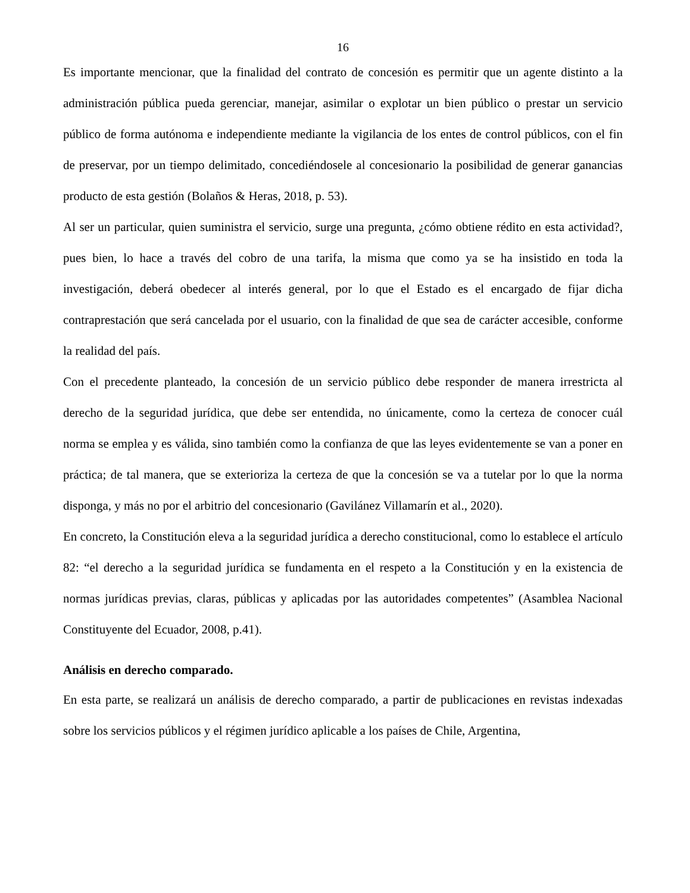16
Es importante mencionar, que la finalidad del contrato de concesión es permitir que un agente distinto a la administración pública pueda gerenciar, manejar, asimilar o explotar un bien público o prestar un servicio público de forma autónoma e independiente mediante la vigilancia de los entes de control públicos, con el fin de preservar, por un tiempo delimitado, concediéndosele al concesionario la posibilidad de generar ganancias producto de esta gestión (Bolaños & Heras, 2018, p. 53).
Al ser un particular, quien suministra el servicio, surge una pregunta, ¿cómo obtiene rédito en esta actividad?, pues bien, lo hace a través del cobro de una tarifa, la misma que como ya se ha insistido en toda la investigación, deberá obedecer al interés general, por lo que el Estado es el encargado de fijar dicha contraprestación que será cancelada por el usuario, con la finalidad de que sea de carácter accesible, conforme la realidad del país.
Con el precedente planteado, la concesión de un servicio público debe responder de manera irrestricta al derecho de la seguridad jurídica, que debe ser entendida, no únicamente, como la certeza de conocer cuál norma se emplea y es válida, sino también como la confianza de que las leyes evidentemente se van a poner en práctica; de tal manera, que se exterioriza la certeza de que la concesión se va a tutelar por lo que la norma disponga, y más no por el arbitrio del concesionario (Gavilánez Villamarín et al., 2020).
En concreto, la Constitución eleva a la seguridad jurídica a derecho constitucional, como lo establece el artículo 82: “el derecho a la seguridad jurídica se fundamenta en el respeto a la Constitución y en la existencia de normas jurídicas previas, claras, públicas y aplicadas por las autoridades competentes” (Asamblea Nacional Constituyente del Ecuador, 2008, p.41).
Análisis en derecho comparado.
En esta parte, se realizará un análisis de derecho comparado, a partir de publicaciones en revistas indexadas sobre los servicios públicos y el régimen jurídico aplicable a los países de Chile, Argentina,